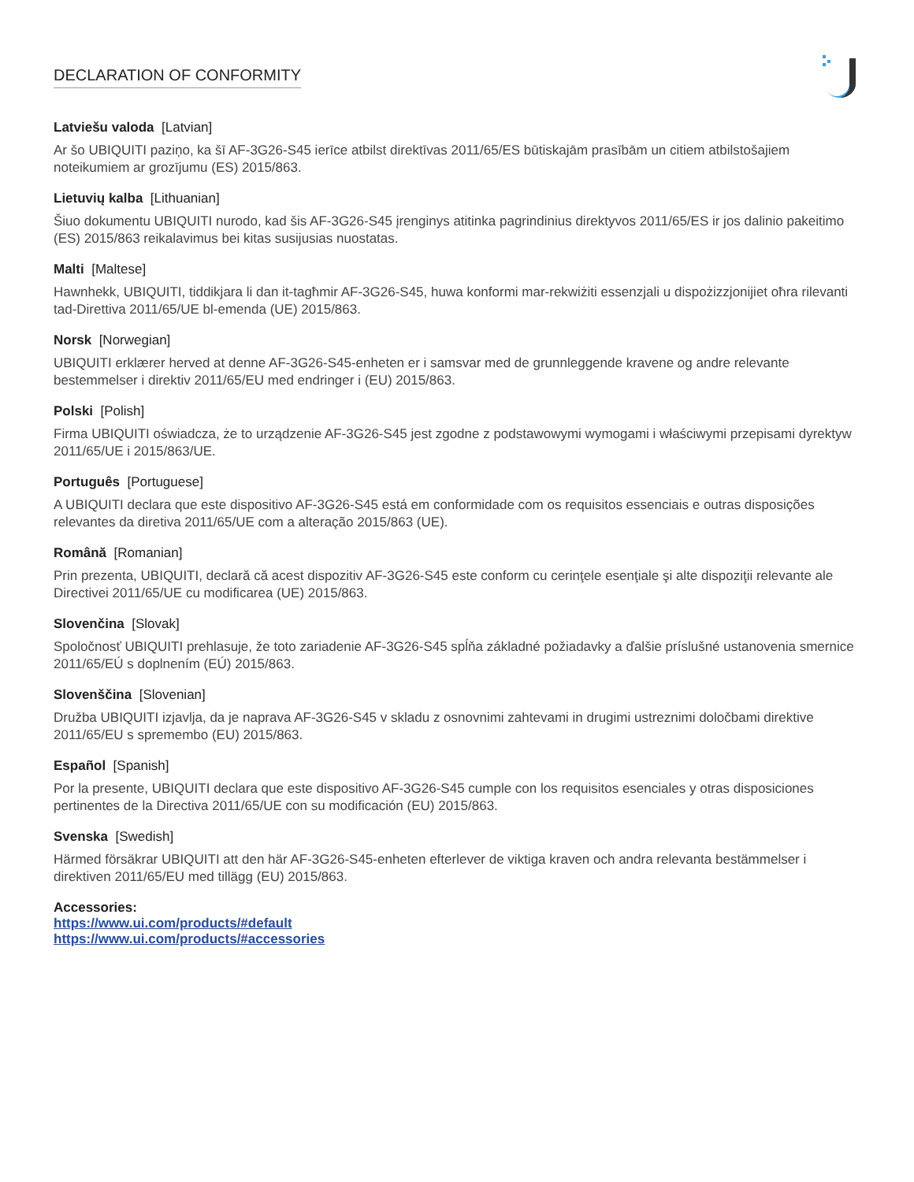DECLARATION OF CONFORMITY
Latviešu valoda [Latvian]
Ar šo UBIQUITI paziņo, ka šī AF-3G26-S45 ierīce atbilst direktīvas 2011/65/ES būtiskajām prasībām un citiem atbilstošajiem noteikumiem ar grozījumu (ES) 2015/863.
Lietuvių kalba [Lithuanian]
Šiuo dokumentu UBIQUITI nurodo, kad šis AF-3G26-S45 įrenginys atitinka pagrindinius direktyvos 2011/65/ES ir jos dalinio pakeitimo (ES) 2015/863 reikalavimus bei kitas susijusias nuostatas.
Malti [Maltese]
Hawnhekk, UBIQUITI, tiddikjara li dan it-tagħmir AF-3G26-S45, huwa konformi mar-rekwiżiti essenzjali u dispożizzjonijiet oħra rilevanti tad-Direttiva 2011/65/UE bl-emenda (UE) 2015/863.
Norsk [Norwegian]
UBIQUITI erklærer herved at denne AF-3G26-S45-enheten er i samsvar med de grunnleggende kravene og andre relevante bestemmelser i direktiv 2011/65/EU med endringer i (EU) 2015/863.
Polski [Polish]
Firma UBIQUITI oświadcza, że to urządzenie AF-3G26-S45 jest zgodne z podstawowymi wymogami i właściwymi przepisami dyrektyw 2011/65/UE i 2015/863/UE.
Português [Portuguese]
A UBIQUITI declara que este dispositivo AF-3G26-S45 está em conformidade com os requisitos essenciais e outras disposições relevantes da diretiva 2011/65/UE com a alteração 2015/863 (UE).
Română [Romanian]
Prin prezenta, UBIQUITI, declară că acest dispozitiv AF-3G26-S45 este conform cu cerinţele esenţiale şi alte dispoziţii relevante ale Directivei 2011/65/UE cu modificarea (UE) 2015/863.
Slovenčina [Slovak]
Spoločnosť UBIQUITI prehlasuje, že toto zariadenie AF-3G26-S45 spĺňa základné požiadavky a ďalšie príslušné ustanovenia smernice 2011/65/EÚ s doplnením (EÚ) 2015/863.
Slovenščina [Slovenian]
Družba UBIQUITI izjavlja, da je naprava AF-3G26-S45 v skladu z osnovnimi zahtevami in drugimi ustreznimi določbami direktive 2011/65/EU s spremembo (EU) 2015/863.
Español [Spanish]
Por la presente, UBIQUITI declara que este dispositivo AF-3G26-S45 cumple con los requisitos esenciales y otras disposiciones pertinentes de la Directiva 2011/65/UE con su modificación (EU) 2015/863.
Svenska [Swedish]
Härmed försäkrar UBIQUITI att den här AF-3G26-S45-enheten efterlever de viktiga kraven och andra relevanta bestämmelser i direktiven 2011/65/EU med tillägg (EU) 2015/863.
Accessories:
https://www.ui.com/products/#default
https://www.ui.com/products/#accessories